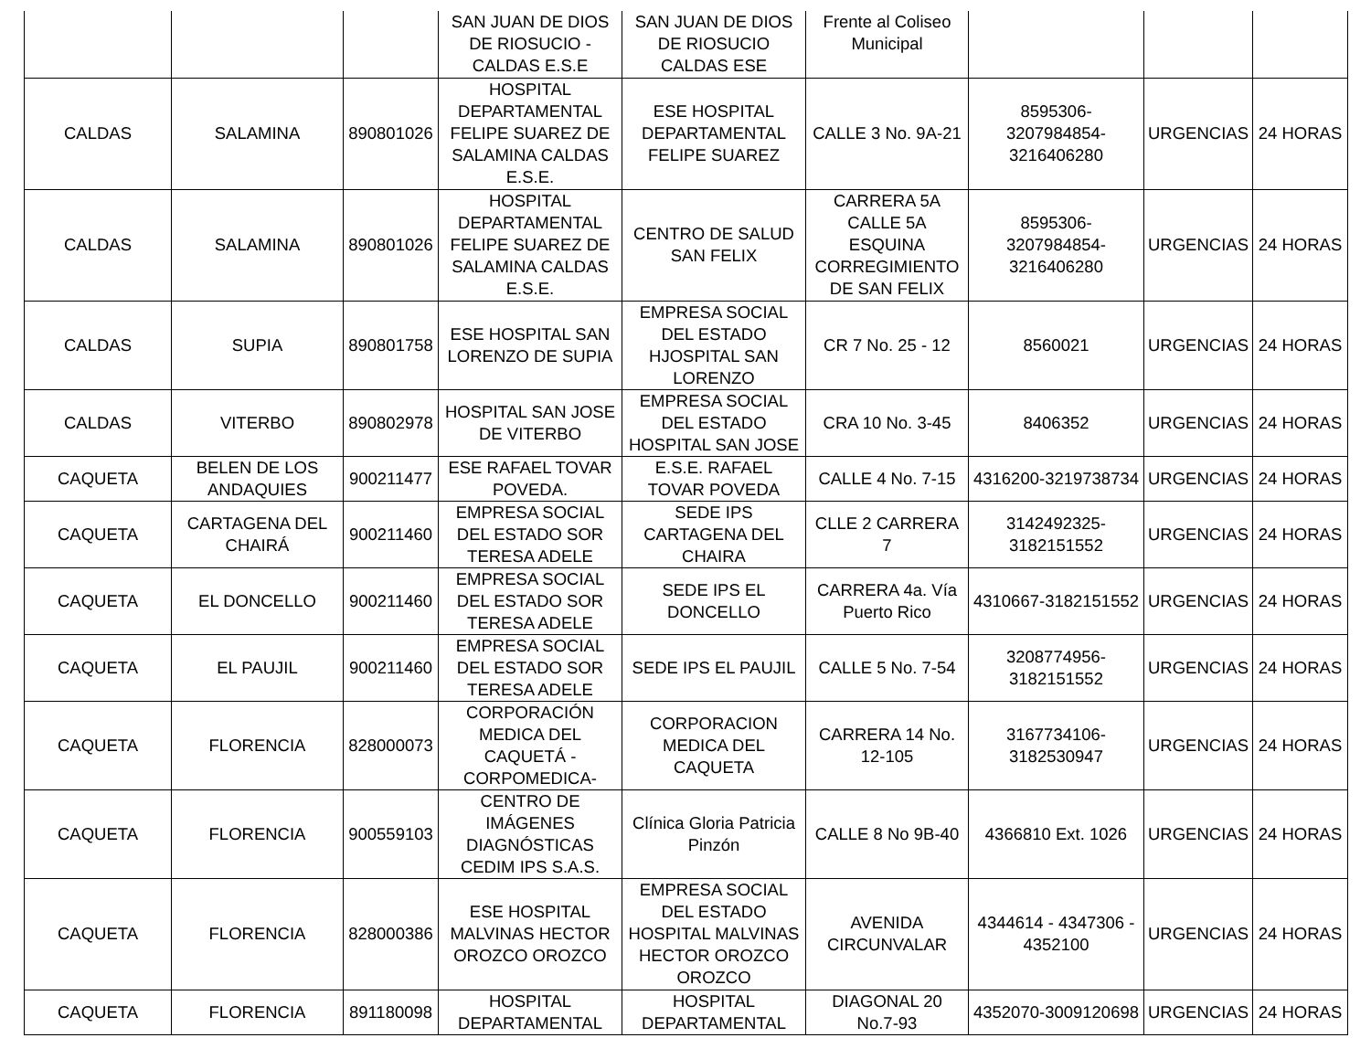| | | | SAN JUAN DE DIOS DE RIOSUCIO - CALDAS E.S.E | SAN JUAN DE DIOS DE RIOSUCIO CALDAS ESE | Frente al Coliseo Municipal | | | |
| CALDAS | SALAMINA | 890801026 | HOSPITAL DEPARTAMENTAL FELIPE SUAREZ DE SALAMINA CALDAS E.S.E. | ESE HOSPITAL DEPARTAMENTAL FELIPE SUAREZ | CALLE 3 No. 9A-21 | 8595306-3207984854-3216406280 | URGENCIAS | 24 HORAS |
| CALDAS | SALAMINA | 890801026 | HOSPITAL DEPARTAMENTAL FELIPE SUAREZ DE SALAMINA CALDAS E.S.E. | CENTRO DE SALUD SAN FELIX | CARRERA 5A CALLE 5A ESQUINA CORREGIMIENTO DE SAN FELIX | 8595306-3207984854-3216406280 | URGENCIAS | 24 HORAS |
| CALDAS | SUPIA | 890801758 | ESE HOSPITAL SAN LORENZO DE SUPIA | EMPRESA SOCIAL DEL ESTADO HJOSPITAL SAN LORENZO | CR 7 No. 25 - 12 | 8560021 | URGENCIAS | 24 HORAS |
| CALDAS | VITERBO | 890802978 | HOSPITAL SAN JOSE DE VITERBO | EMPRESA SOCIAL DEL ESTADO HOSPITAL SAN JOSE | CRA 10 No. 3-45 | 8406352 | URGENCIAS | 24 HORAS |
| CAQUETA | BELEN DE LOS ANDAQUIES | 900211477 | ESE RAFAEL TOVAR POVEDA. | E.S.E. RAFAEL TOVAR POVEDA | CALLE 4 No. 7-15 | 4316200-3219738734 | URGENCIAS | 24 HORAS |
| CAQUETA | CARTAGENA DEL CHAIRÁ | 900211460 | EMPRESA SOCIAL DEL ESTADO SOR TERESA ADELE | SEDE IPS CARTAGENA DEL CHAIRA | CLLE 2 CARRERA 7 | 3142492325-3182151552 | URGENCIAS | 24 HORAS |
| CAQUETA | EL DONCELLO | 900211460 | EMPRESA SOCIAL DEL ESTADO SOR TERESA ADELE | SEDE IPS EL DONCELLO | CARRERA 4a. Vía Puerto Rico | 4310667-3182151552 | URGENCIAS | 24 HORAS |
| CAQUETA | EL PAUJIL | 900211460 | EMPRESA SOCIAL DEL ESTADO SOR TERESA ADELE | SEDE IPS EL PAUJIL | CALLE 5 No. 7-54 | 3208774956-3182151552 | URGENCIAS | 24 HORAS |
| CAQUETA | FLORENCIA | 828000073 | CORPORACIÓN MEDICA DEL CAQUETÁ - CORPOMEDICA- | CORPORACION MEDICA DEL CAQUETA | CARRERA 14 No. 12-105 | 3167734106-3182530947 | URGENCIAS | 24 HORAS |
| CAQUETA | FLORENCIA | 900559103 | CENTRO DE IMÁGENES DIAGNÓSTICAS CEDIM IPS S.A.S. | Clínica Gloria Patricia Pinzón | CALLE 8 No 9B-40 | 4366810 Ext. 1026 | URGENCIAS | 24 HORAS |
| CAQUETA | FLORENCIA | 828000386 | ESE HOSPITAL MALVINAS HECTOR OROZCO OROZCO | EMPRESA SOCIAL DEL ESTADO HOSPITAL MALVINAS HECTOR OROZCO OROZCO | AVENIDA CIRCUNVALAR | 4344614 - 4347306 - 4352100 | URGENCIAS | 24 HORAS |
| CAQUETA | FLORENCIA | 891180098 | HOSPITAL DEPARTAMENTAL | HOSPITAL DEPARTAMENTAL | DIAGONAL 20 No.7-93 | 4352070-3009120698 | URGENCIAS | 24 HORAS |